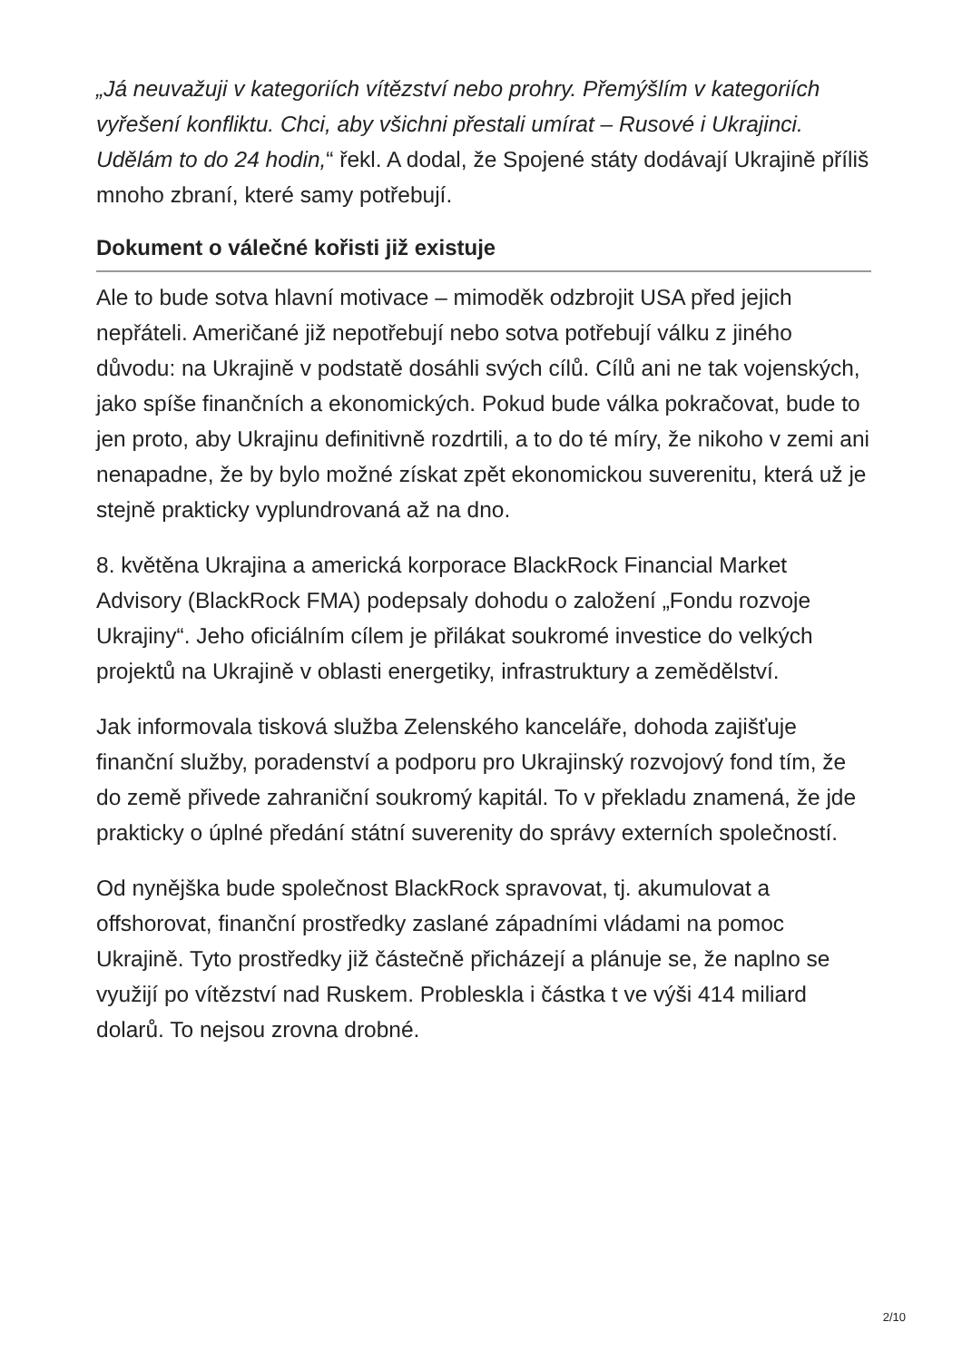„Já neuvažuji v kategoriích vítězství nebo prohry. Přemýšlím v kategoriích vyřešení konfliktu. Chci, aby všichni přestali umírat – Rusové i Ukrajinci. Udělám to do 24 hodin,“ řekl. A dodal, že Spojené státy dodávají Ukrajině příliš mnoho zbraní, které samy potřebují.
Dokument o válečné kořisti již existuje
Ale to bude sotva hlavní motivace – mimoděk odzbrojit USA před jejich nepřáteli. Američané již nepotřebují nebo sotva potřebují válku z jiného důvodu: na Ukrajině v podstatě dosáhli svých cílů. Cílů ani ne tak vojenských, jako spíše finančních a ekonomických. Pokud bude válka pokračovat, bude to jen proto, aby Ukrajinu definitivně rozdrtili, a to do té míry, že nikoho v zemi ani nenapadne, že by bylo možné získat zpět ekonomickou suverenitu, která už je stejně prakticky vyplundrovaná až na dno.
8. květěna Ukrajina a americká korporace BlackRock Financial Market Advisory (BlackRock FMA) podepsaly dohodu o založení „Fondu rozvoje Ukrajiny“. Jeho oficiálním cílem je přilákat soukromé investice do velkých projektů na Ukrajině v oblasti energetiky, infrastruktury a zemědělství.
Jak informovala tisková služba Zelenského kanceláře, dohoda zajišťuje finanční služby, poradenství a podporu pro Ukrajinský rozvojový fond tím, že do země přivede zahraniční soukromý kapitál. To v překladu znamená, že jde prakticky o úplné předání státní suverenity do správy externích společností.
Od nynějška bude společnost BlackRock spravovat, tj. akumulovat a offshorovat, finanční prostředky zaslané západními vládami na pomoc Ukrajině. Tyto prostředky již částečně přicházejí a plánuje se, že naplno se využijí po vítězství nad Ruskem. Probleskla i částka t ve výši 414 miliard dolarů. To nejsou zrovna drobné.
2/10